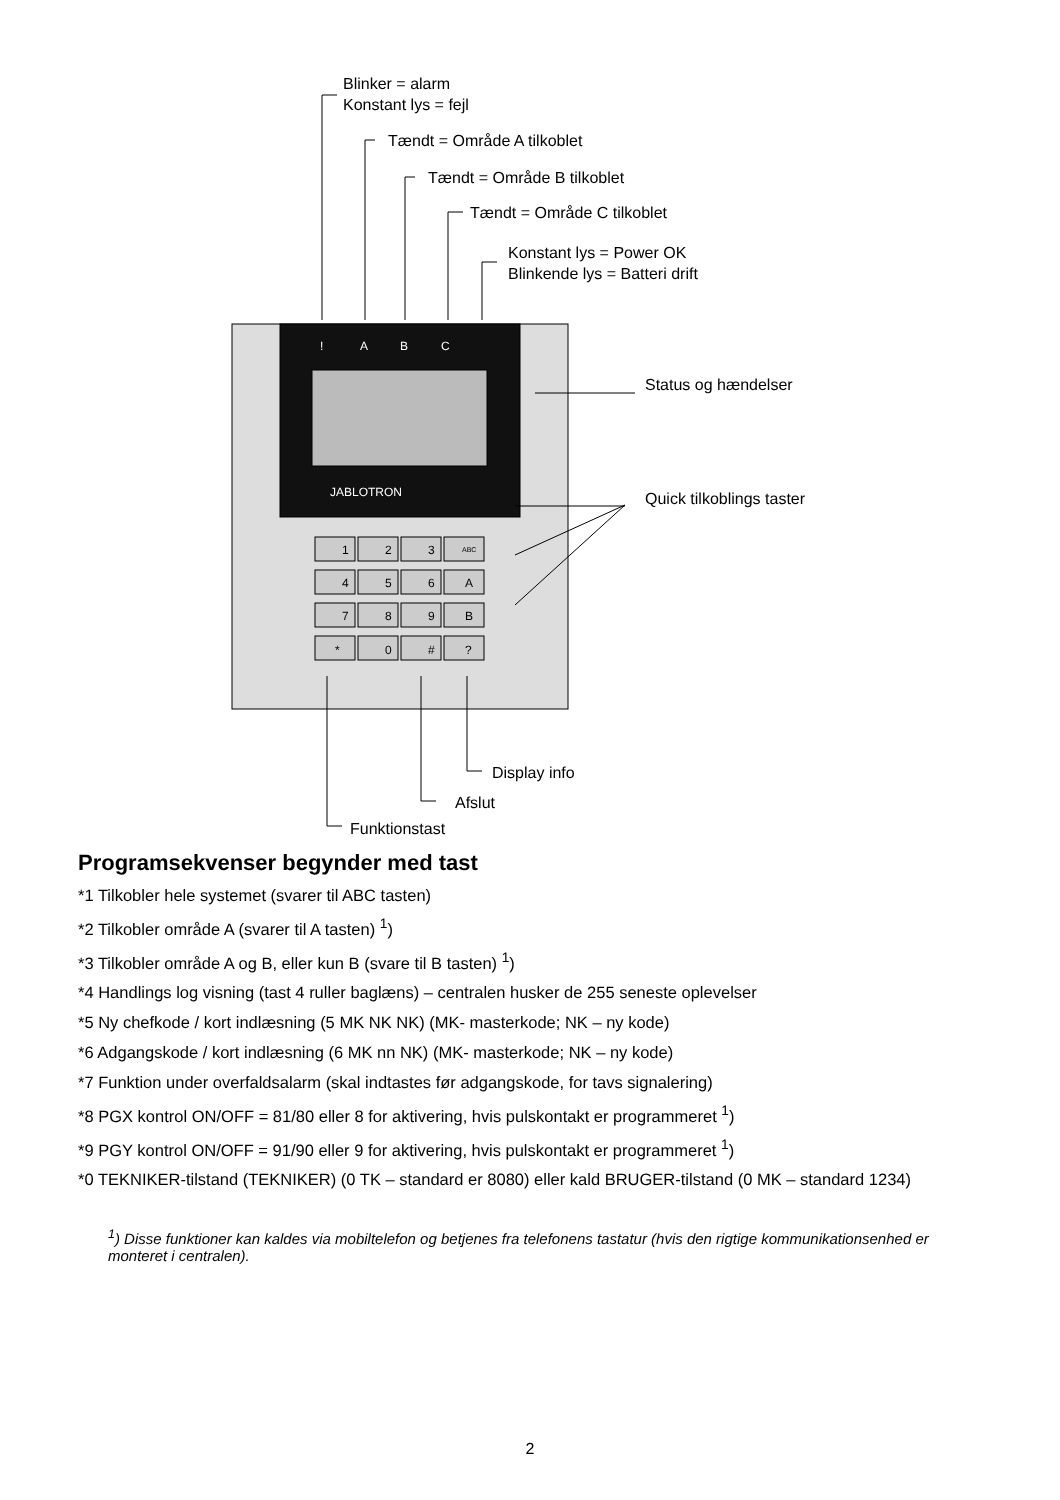!
A
B
C
JABLOTRON
1
2
3
ABC
4
5
6
A
7
8
9
B
*
0
#
?
Blinker = alarm
Konstant lys = fejl
Tændt = Område A tilkoblet
Tændt = Område B tilkoblet
Tændt = Område C tilkoblet
Konstant lys = Power OK
Blinkende lys = Batteri drift
Status og hændelser
Quick tilkoblings taster
Display info
Afslut
Funktionstast
Programsekvenser begynder med tast
*1 Tilkobler hele systemet (svarer til ABC tasten)
*2 Tilkobler område A (svarer til A tasten) <sup>1</sup>)
*3 Tilkobler område A og B, eller kun B (svare til B tasten) <sup>1</sup>)
*4 Handlings log visning (tast 4 ruller baglæns) – centralen husker de 255 seneste oplevelser
*5 Ny chefkode / kort indlæsning (5 MK NK NK) (MK- masterkode; NK – ny kode)
*6 Adgangskode / kort indlæsning (6 MK nn NK) (MK- masterkode; NK – ny kode)
*7 Funktion under overfaldsalarm (skal indtastes før adgangskode, for tavs signalering)
*8 PGX kontrol ON/OFF = 81/80 eller 8 for aktivering, hvis pulskontakt er programmeret <sup>1</sup>)
*9 PGY kontrol ON/OFF = 91/90 eller 9 for aktivering, hvis pulskontakt er programmeret <sup>1</sup>)
*0 TEKNIKER-tilstand (TEKNIKER) (0 TK – standard er 8080) eller kald BRUGER-tilstand (0 MK – standard 1234)
<sup>1</sup>) Disse funktioner kan kaldes via mobiltelefon og betjenes fra telefonens tastatur (hvis den rigtige kommunikationsenhed er monteret i centralen).
2